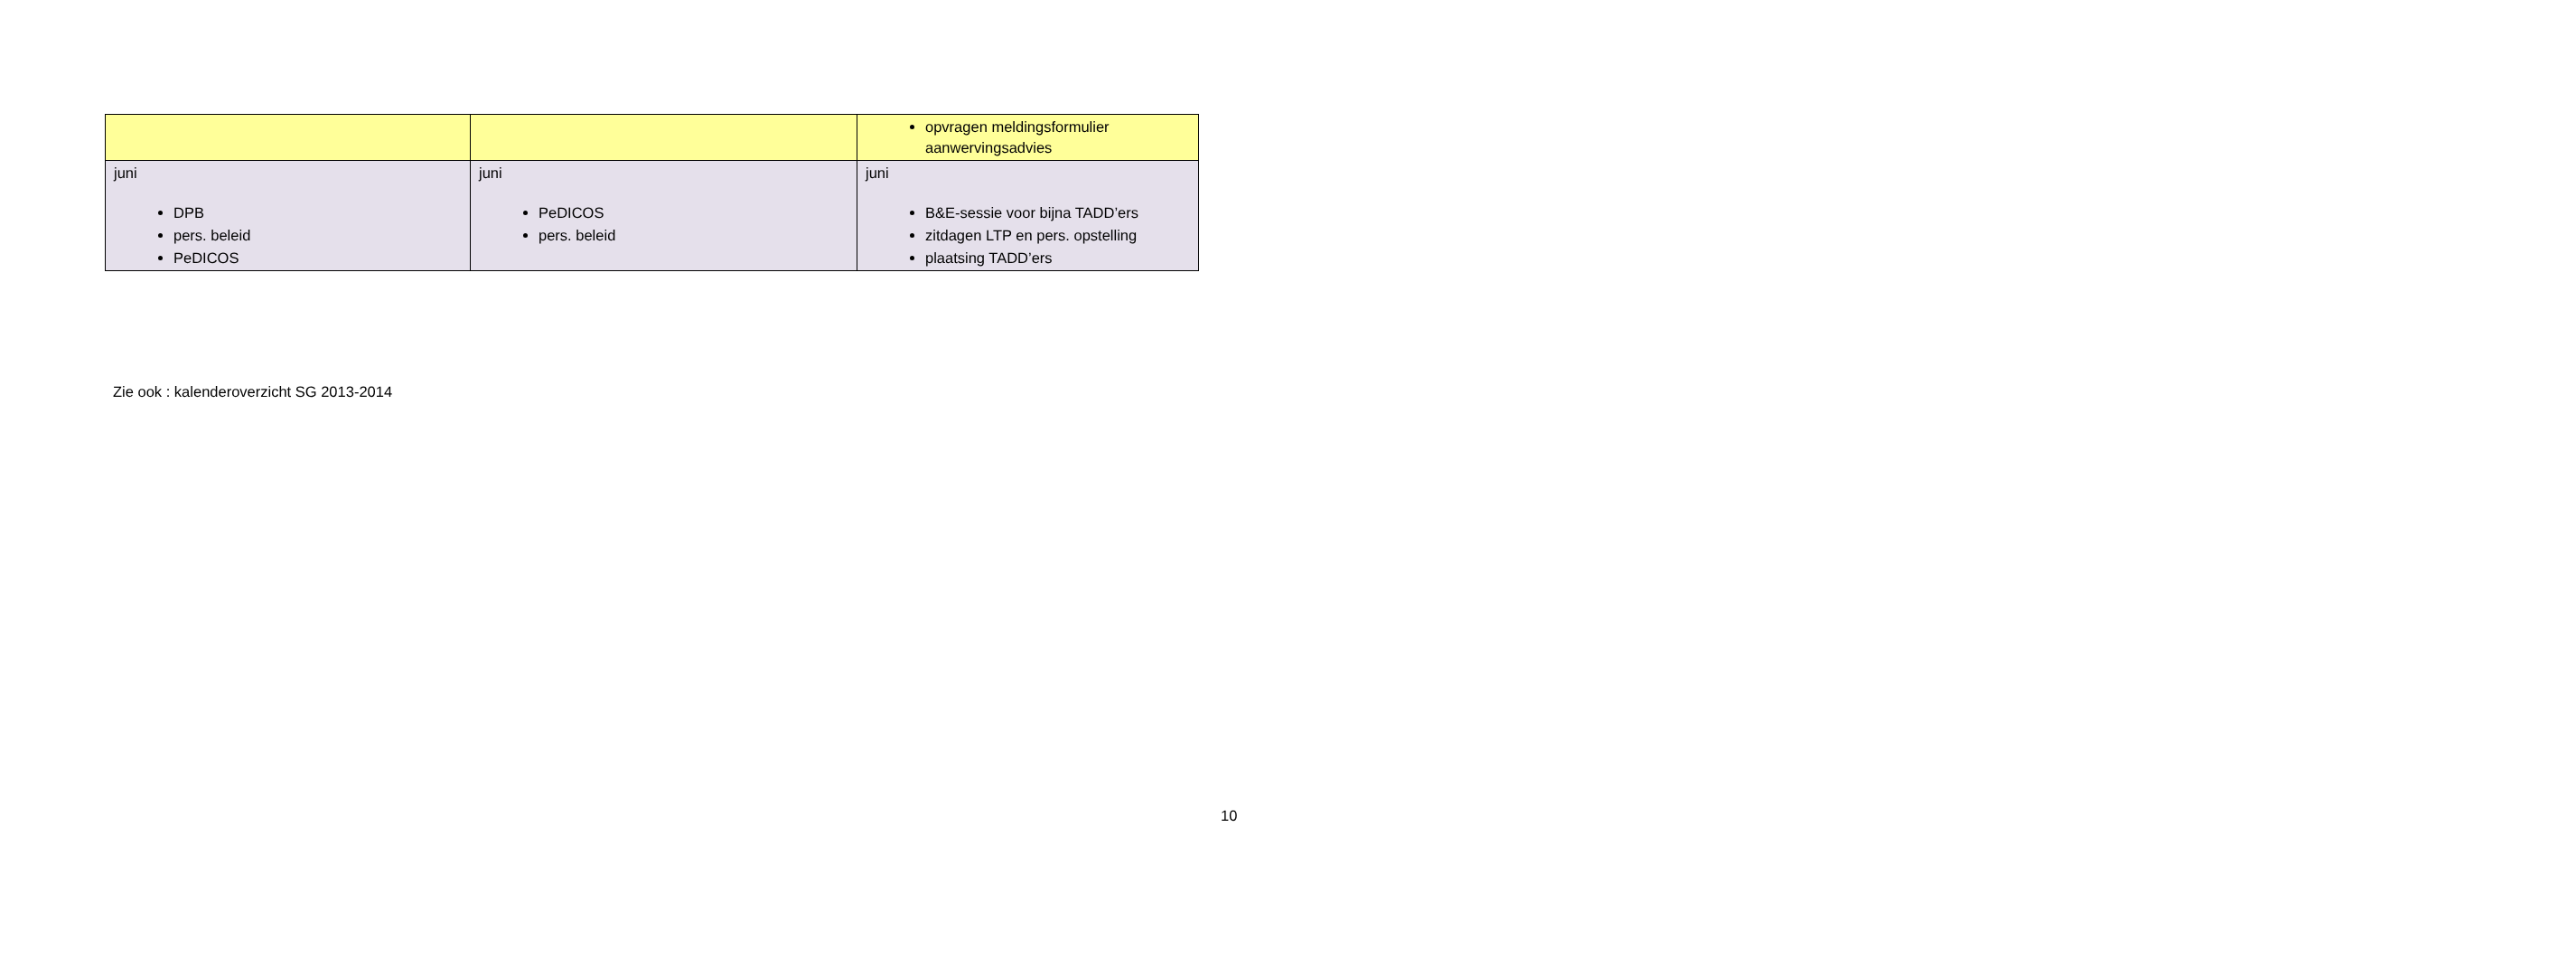| | | opvragen meldingsformulier aanwervingsadvies |
| juni DPB pers. beleid PeDICOS | juni PeDICOS pers. beleid | juni B&E-sessie voor bijna TADD’ers zitdagen LTP en pers. opstelling plaatsing TADD’ers |
Zie ook : kalenderoverzicht SG 2013-2014
10